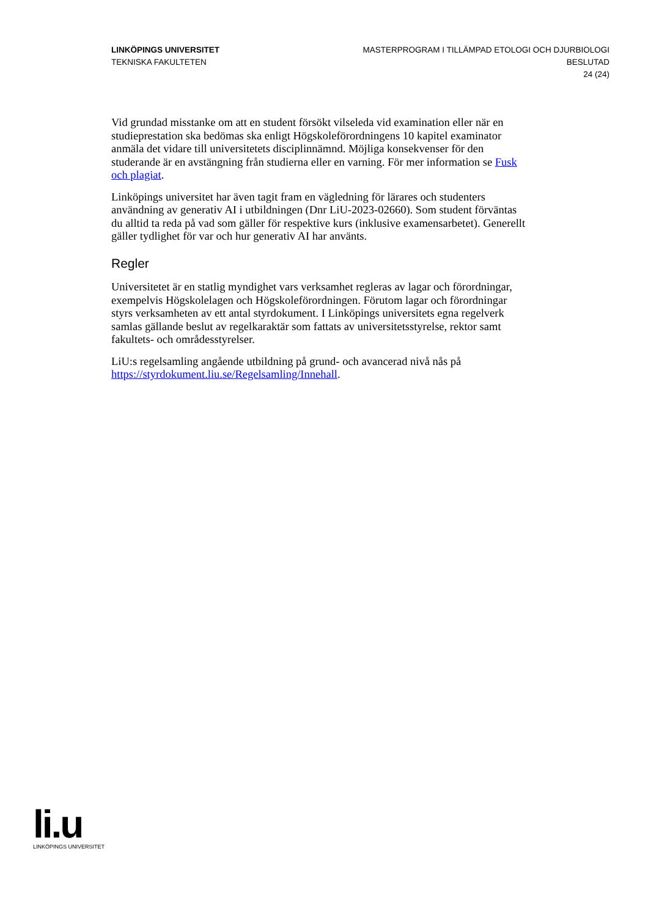LINKÖPINGS UNIVERSITET
TEKNISKA FAKULTETEN
MASTERPROGRAM I TILLÄMPAD ETOLOGI OCH DJURBIOLOGI
BESLUTAD
24 (24)
Vid grundad misstanke om att en student försökt vilseleda vid examination eller när en studieprestation ska bedömas ska enligt Högskoleförordningens 10 kapitel examinator anmäla det vidare till universitetets disciplinnämnd. Möjliga konsekvenser för den studerande är en avstängning från studierna eller en varning. För mer information se Fusk och plagiat.
Linköpings universitet har även tagit fram en vägledning för lärares och studenters användning av generativ AI i utbildningen (Dnr LiU-2023-02660). Som student förväntas du alltid ta reda på vad som gäller för respektive kurs (inklusive examensarbetet). Generellt gäller tydlighet för var och hur generativ AI har använts.
Regler
Universitetet är en statlig myndighet vars verksamhet regleras av lagar och förordningar, exempelvis Högskolelagen och Högskoleförordningen. Förutom lagar och förordningar styrs verksamheten av ett antal styrdokument. I Linköpings universitets egna regelverk samlas gällande beslut av regelkaraktär som fattats av universitetsstyrelse, rektor samt fakultets- och områdesstyrelser.
LiU:s regelsamling angående utbildning på grund- och avancerad nivå nås på https://styrdokument.liu.se/Regelsamling/Innehall.
li.u
LINKÖPINGS UNIVERSITET